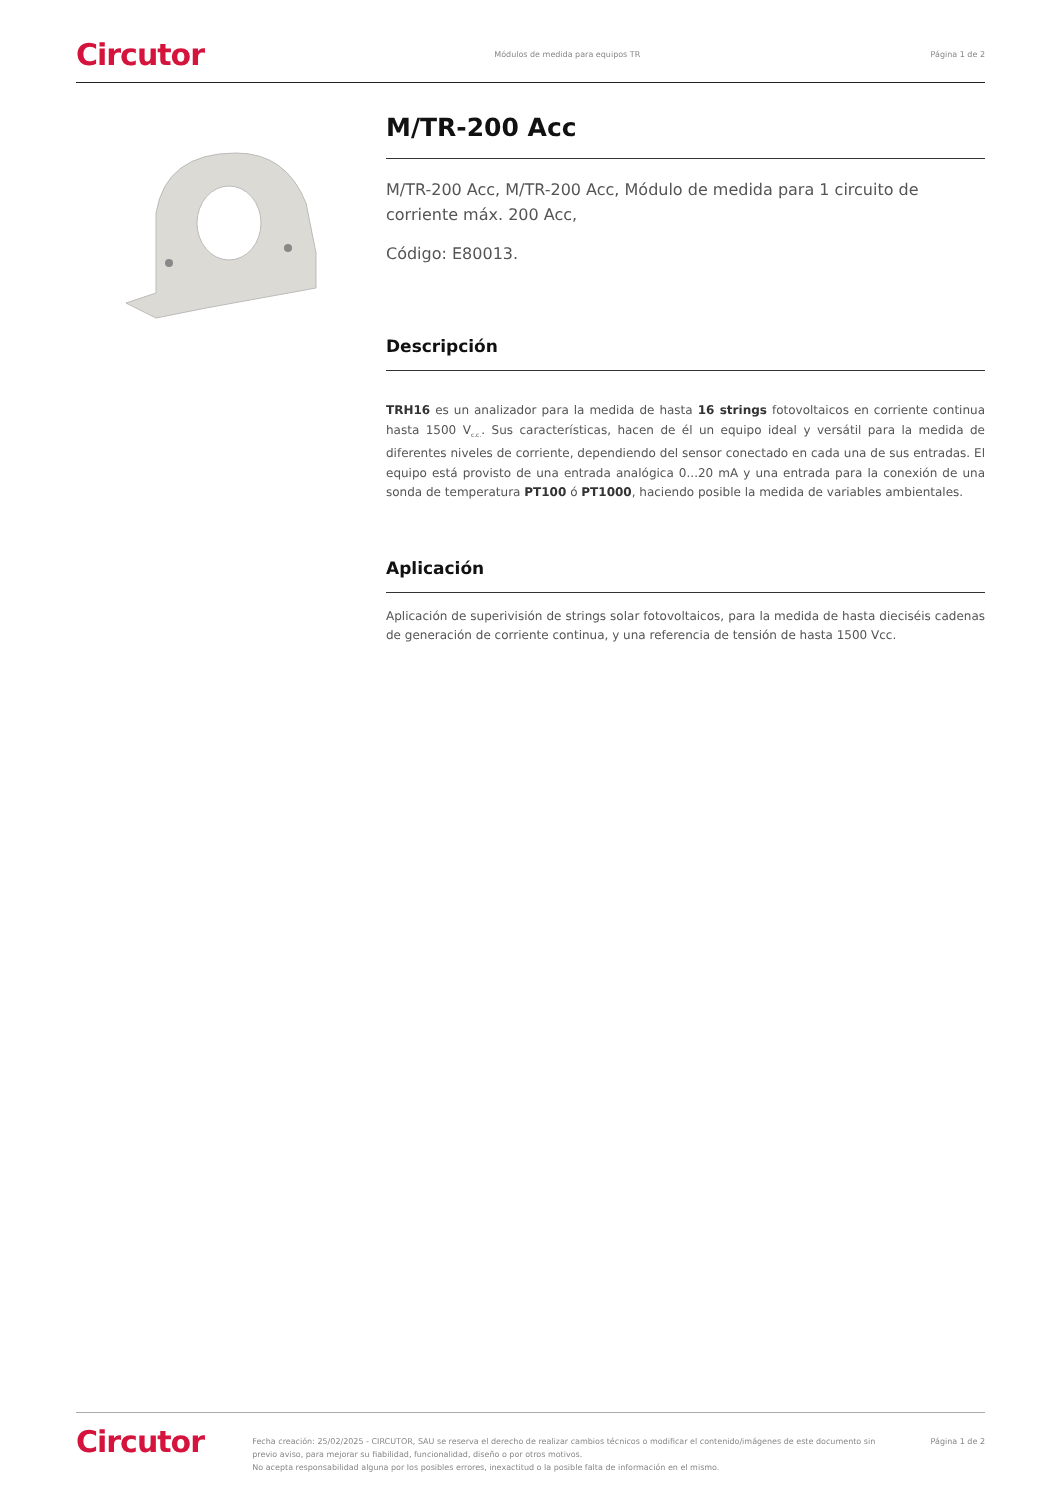Circutor Módulos de medida para equipos TR Página 1 de 2
M/TR-200 Acc
M/TR-200 Acc, M/TR-200 Acc, Módulo de medida para 1 circuito de corriente máx. 200 Acc,
Código: E80013.
Descripción
TRH16 es un analizador para la medida de hasta 16 strings fotovoltaicos en corriente continua hasta 1500 V<sub>c.c.</sub>. Sus características, hacen de él un equipo ideal y versátil para la medida de diferentes niveles de corriente, dependiendo del sensor conectado en cada una de sus entradas. El equipo está provisto de una entrada analógica 0...20 mA y una entrada para la conexión de una sonda de temperatura PT100 ó PT1000, haciendo posible la medida de variables ambientales.
Aplicación
Aplicación de superivisión de strings solar fotovoltaicos, para la medida de hasta dieciséis cadenas de generación de corriente continua, y una referencia de tensión de hasta 1500 Vcc.
Circutor Fecha creación: 25/02/2025 - CIRCUTOR, SAU se reserva el derecho de realizar cambios técnicos o modificar el contenido/imágenes de este documento sin previo aviso, para mejorar su fiabilidad, funcionalidad, diseño o por otros motivos.
No acepta responsabilidad alguna por los posibles errores, inexactitud o la posible falta de información en el mismo. Página 1 de 2